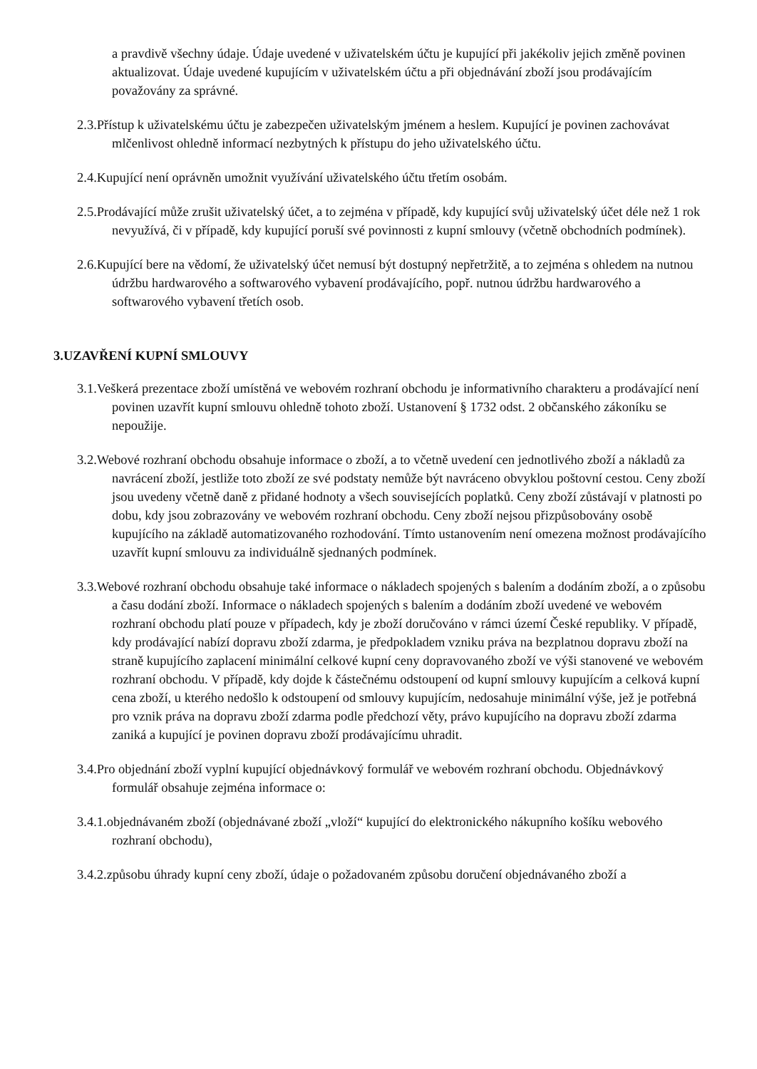a pravdivě všechny údaje. Údaje uvedené v uživatelském účtu je kupující při jakékoliv jejich změně povinen aktualizovat. Údaje uvedené kupujícím v uživatelském účtu a při objednávání zboží jsou prodávajícím považovány za správné.
2.3.Přístup k uživatelskému účtu je zabezpečen uživatelským jménem a heslem. Kupující je povinen zachovávat mlčenlivost ohledně informací nezbytných k přístupu do jeho uživatelského účtu.
2.4.Kupující není oprávněn umožnit využívání uživatelského účtu třetím osobám.
2.5.Prodávající může zrušit uživatelský účet, a to zejména v případě, kdy kupující svůj uživatelský účet déle než 1 rok nevyužívá, či v případě, kdy kupující poruší své povinnosti z kupní smlouvy (včetně obchodních podmínek).
2.6.Kupující bere na vědomí, že uživatelský účet nemusí být dostupný nepřetržitě, a to zejména s ohledem na nutnou údržbu hardwarového a softwarového vybavení prodávajícího, popř. nutnou údržbu hardwarového a softwarového vybavení třetích osob.
3.UZAVŘENÍ KUPNÍ SMLOUVY
3.1.Veškerá prezentace zboží umístěná ve webovém rozhraní obchodu je informativního charakteru a prodávající není povinen uzavřít kupní smlouvu ohledně tohoto zboží. Ustanovení § 1732 odst. 2 občanského zákoníku se nepoužije.
3.2.Webové rozhraní obchodu obsahuje informace o zboží, a to včetně uvedení cen jednotlivého zboží a nákladů za navrácení zboží, jestliže toto zboží ze své podstaty nemůže být navráceno obvyklou poštovní cestou. Ceny zboží jsou uvedeny včetně daně z přidané hodnoty a všech souvisejících poplatků. Ceny zboží zůstávají v platnosti po dobu, kdy jsou zobrazovány ve webovém rozhraní obchodu. Ceny zboží nejsou přizpůsobovány osobě kupujícího na základě automatizovaného rozhodování. Tímto ustanovením není omezena možnost prodávajícího uzavřít kupní smlouvu za individuálně sjednaných podmínek.
3.3.Webové rozhraní obchodu obsahuje také informace o nákladech spojených s balením a dodáním zboží, a o způsobu a času dodání zboží. Informace o nákladech spojených s balením a dodáním zboží uvedené ve webovém rozhraní obchodu platí pouze v případech, kdy je zboží doručováno v rámci území České republiky. V případě, kdy prodávající nabízí dopravu zboží zdarma, je předpokladem vzniku práva na bezplatnou dopravu zboží na straně kupujícího zaplacení minimální celkové kupní ceny dopravovaného zboží ve výši stanovené ve webovém rozhraní obchodu. V případě, kdy dojde k částečnému odstoupení od kupní smlouvy kupujícím a celková kupní cena zboží, u kterého nedošlo k odstoupení od smlouvy kupujícím, nedosahuje minimální výše, jež je potřebná pro vznik práva na dopravu zboží zdarma podle předchozí věty, právo kupujícího na dopravu zboží zdarma zaniká a kupující je povinen dopravu zboží prodávajícímu uhradit.
3.4.Pro objednání zboží vyplní kupující objednávkový formulář ve webovém rozhraní obchodu. Objednávkový formulář obsahuje zejména informace o:
3.4.1.objednávaném zboží (objednávané zboží „vloží“ kupující do elektronického nákupního košíku webového rozhraní obchodu),
3.4.2.způsobu úhrady kupní ceny zboží, údaje o požadovaném způsobu doručení objednávaného zboží a